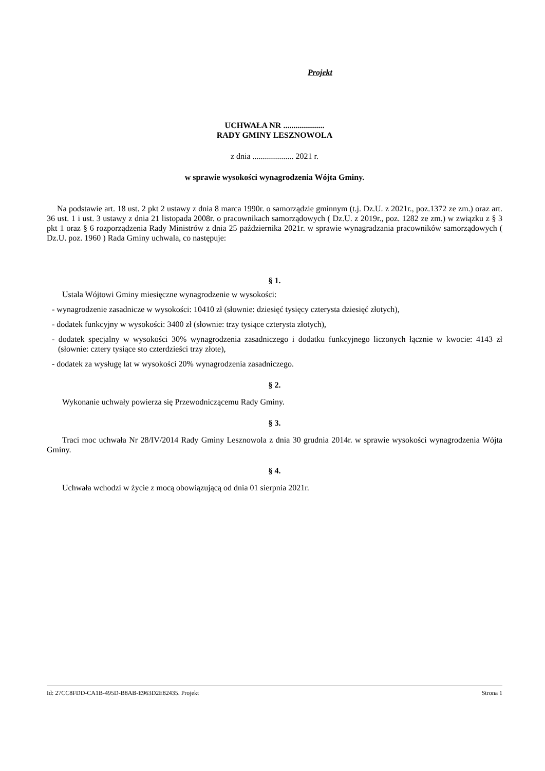Projekt
UCHWAŁA NR ....................
RADY GMINY LESZNOWOLA
z dnia .................... 2021 r.
w sprawie wysokości wynagrodzenia Wójta Gminy.
Na podstawie art. 18 ust. 2 pkt 2 ustawy z dnia 8 marca 1990r. o samorządzie gminnym (t.j. Dz.U. z 2021r., poz.1372 ze zm.) oraz art. 36 ust. 1 i ust. 3 ustawy z dnia 21 listopada 2008r. o pracownikach samorządowych ( Dz.U. z 2019r., poz. 1282 ze zm.) w związku z § 3 pkt 1 oraz § 6 rozporządzenia Rady Ministrów z dnia 25 października 2021r. w sprawie wynagradzania pracowników samorządowych ( Dz.U. poz. 1960 ) Rada Gminy uchwala, co następuje:
§ 1.
Ustala Wójtowi Gminy miesięczne wynagrodzenie w wysokości:
- wynagrodzenie zasadnicze w wysokości: 10410 zł (słownie: dziesięć tysięcy czterysta dziesięć złotych),
- dodatek funkcyjny w wysokości: 3400 zł (słownie: trzy tysiące czterysta złotych),
- dodatek specjalny w wysokości 30% wynagrodzenia zasadniczego i dodatku funkcyjnego liczonych łącznie w kwocie: 4143 zł (słownie: cztery tysiące sto czterdzieści trzy złote),
- dodatek za wysługę lat w wysokości 20% wynagrodzenia zasadniczego.
§ 2.
Wykonanie uchwały powierza się Przewodniczącemu Rady Gminy.
§ 3.
Traci moc uchwała Nr 28/IV/2014 Rady Gminy Lesznowola z dnia 30 grudnia 2014r. w sprawie wysokości wynagrodzenia Wójta Gminy.
§ 4.
Uchwała wchodzi w życie z mocą obowiązującą od dnia 01 sierpnia 2021r.
Id: 27CC8FDD-CA1B-495D-B8AB-E963D2E82435. Projekt Strona 1